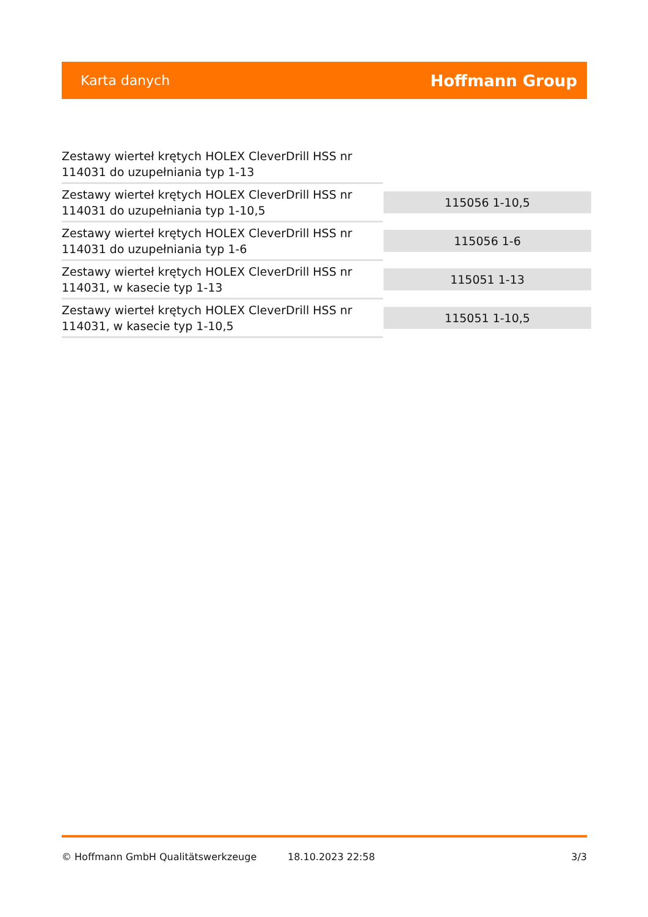Karta danych Hoffmann Group
| Zestawy wierteł krętych HOLEX CleverDrill HSS nr 114031 do uzupełniania typ 1-13 | |
| Zestawy wierteł krętych HOLEX CleverDrill HSS nr 114031 do uzupełniania typ 1-10,5 | 115056 1-10,5 |
| Zestawy wierteł krętych HOLEX CleverDrill HSS nr 114031 do uzupełniania typ 1-6 | 115056 1-6 |
| Zestawy wierteł krętych HOLEX CleverDrill HSS nr 114031, w kasecie typ 1-13 | 115051 1-13 |
| Zestawy wierteł krętych HOLEX CleverDrill HSS nr 114031, w kasecie typ 1-10,5 | 115051 1-10,5 |
© Hoffmann GmbH Qualitätswerkzeuge 18.10.2023 22:58 3/3